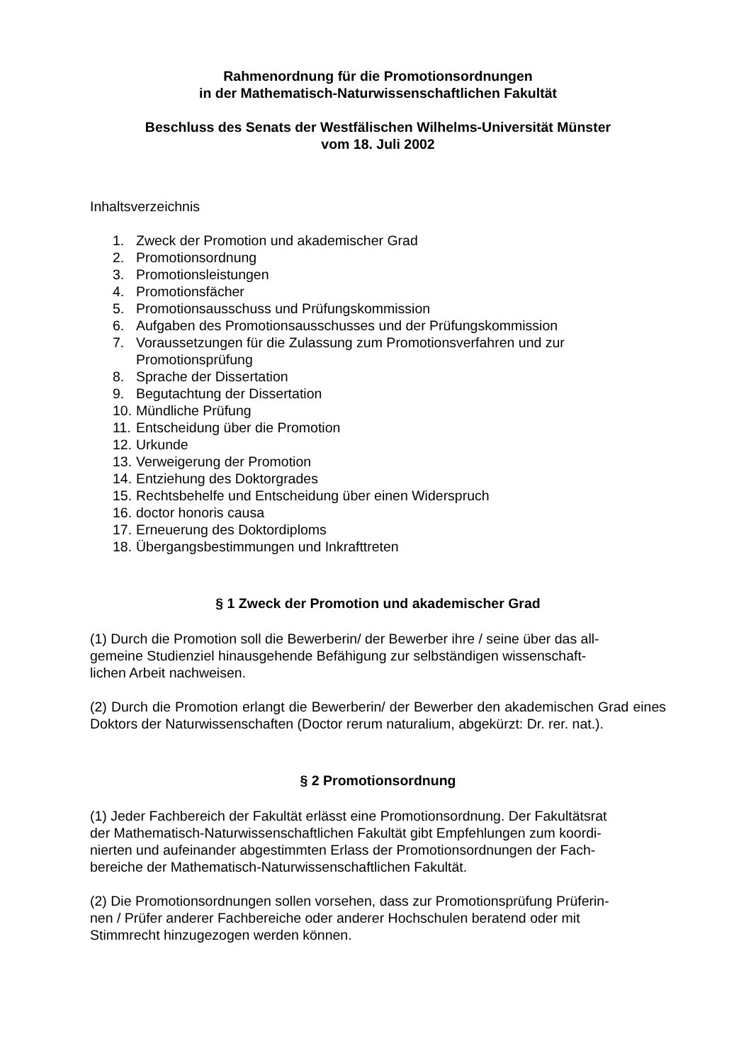Rahmenordnung für die Promotionsordnungen
in der Mathematisch-Naturwissenschaftlichen Fakultät
Beschluss des Senats der Westfälischen Wilhelms-Universität Münster
vom 18. Juli 2002
Inhaltsverzeichnis
1. Zweck der Promotion und akademischer Grad
2. Promotionsordnung
3. Promotionsleistungen
4. Promotionsfächer
5. Promotionsausschuss und Prüfungskommission
6. Aufgaben des Promotionsausschusses und der Prüfungskommission
7. Voraussetzungen für die Zulassung zum Promotionsverfahren und zur Promotionsprüfung
8. Sprache der Dissertation
9. Begutachtung der Dissertation
10. Mündliche Prüfung
11. Entscheidung über die Promotion
12. Urkunde
13. Verweigerung der Promotion
14. Entziehung des Doktorgrades
15. Rechtsbehelfe und Entscheidung über einen Widerspruch
16. doctor honoris causa
17. Erneuerung des Doktordiploms
18. Übergangsbestimmungen und Inkrafttreten
§ 1 Zweck der Promotion und akademischer Grad
(1) Durch die Promotion soll die Bewerberin/ der Bewerber ihre / seine über das all-
gemeine Studienziel hinausgehende Befähigung zur selbständigen wissenschaft-
lichen Arbeit nachweisen.
(2) Durch die Promotion erlangt die Bewerberin/ der Bewerber den akademischen Grad eines Doktors der Naturwissenschaften (Doctor rerum naturalium, abgekürzt: Dr. rer. nat.).
§ 2 Promotionsordnung
(1) Jeder Fachbereich der Fakultät erlässt eine Promotionsordnung. Der Fakultätsrat
der Mathematisch-Naturwissenschaftlichen Fakultät gibt Empfehlungen zum koordi-
nierten und aufeinander abgestimmten Erlass der Promotionsordnungen der Fach-
bereiche der Mathematisch-Naturwissenschaftlichen Fakultät.
(2) Die Promotionsordnungen sollen vorsehen, dass zur Promotionsprüfung Prüferin-
nen / Prüfer anderer Fachbereiche oder anderer Hochschulen beratend oder mit
Stimmrecht hinzugezogen werden können.